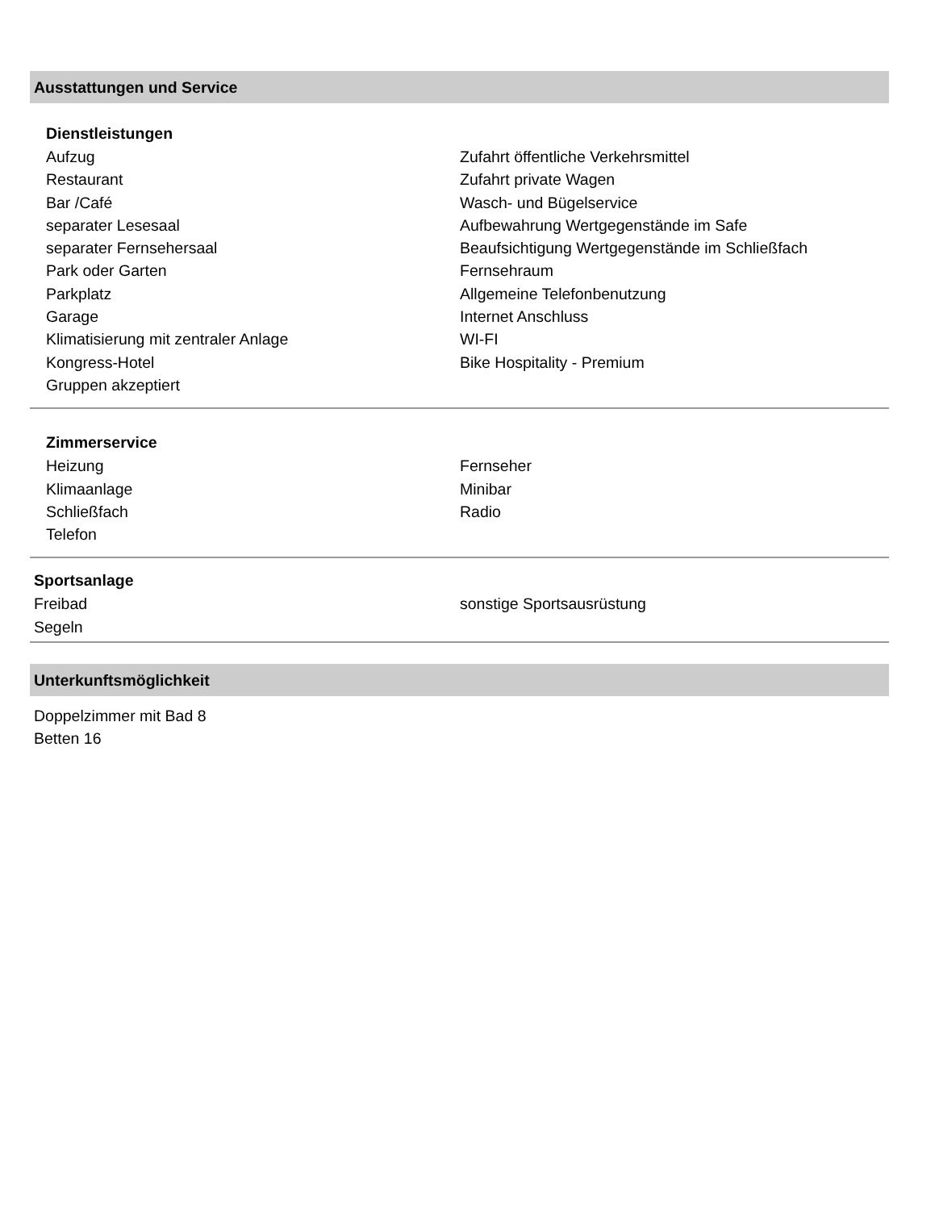Ausstattungen und Service
Dienstleistungen
Aufzug
Restaurant
Bar /Café
separater Lesesaal
separater Fernsehersaal
Park oder Garten
Parkplatz
Garage
Klimatisierung mit zentraler Anlage
Kongress-Hotel
Gruppen akzeptiert
Zufahrt öffentliche Verkehrsmittel
Zufahrt private Wagen
Wasch- und Bügelservice
Aufbewahrung Wertgegenstände im Safe
Beaufsichtigung Wertgegenstände im Schließfach
Fernsehraum
Allgemeine Telefonbenutzung
Internet Anschluss
WI-FI
Bike Hospitality - Premium
Zimmerservice
Heizung
Klimaanlage
Schließfach
Telefon
Fernseher
Minibar
Radio
Sportsanlage
Freibad
Segeln
sonstige Sportsausrüstung
Unterkunftsmöglichkeit
Doppelzimmer mit Bad 8
Betten 16